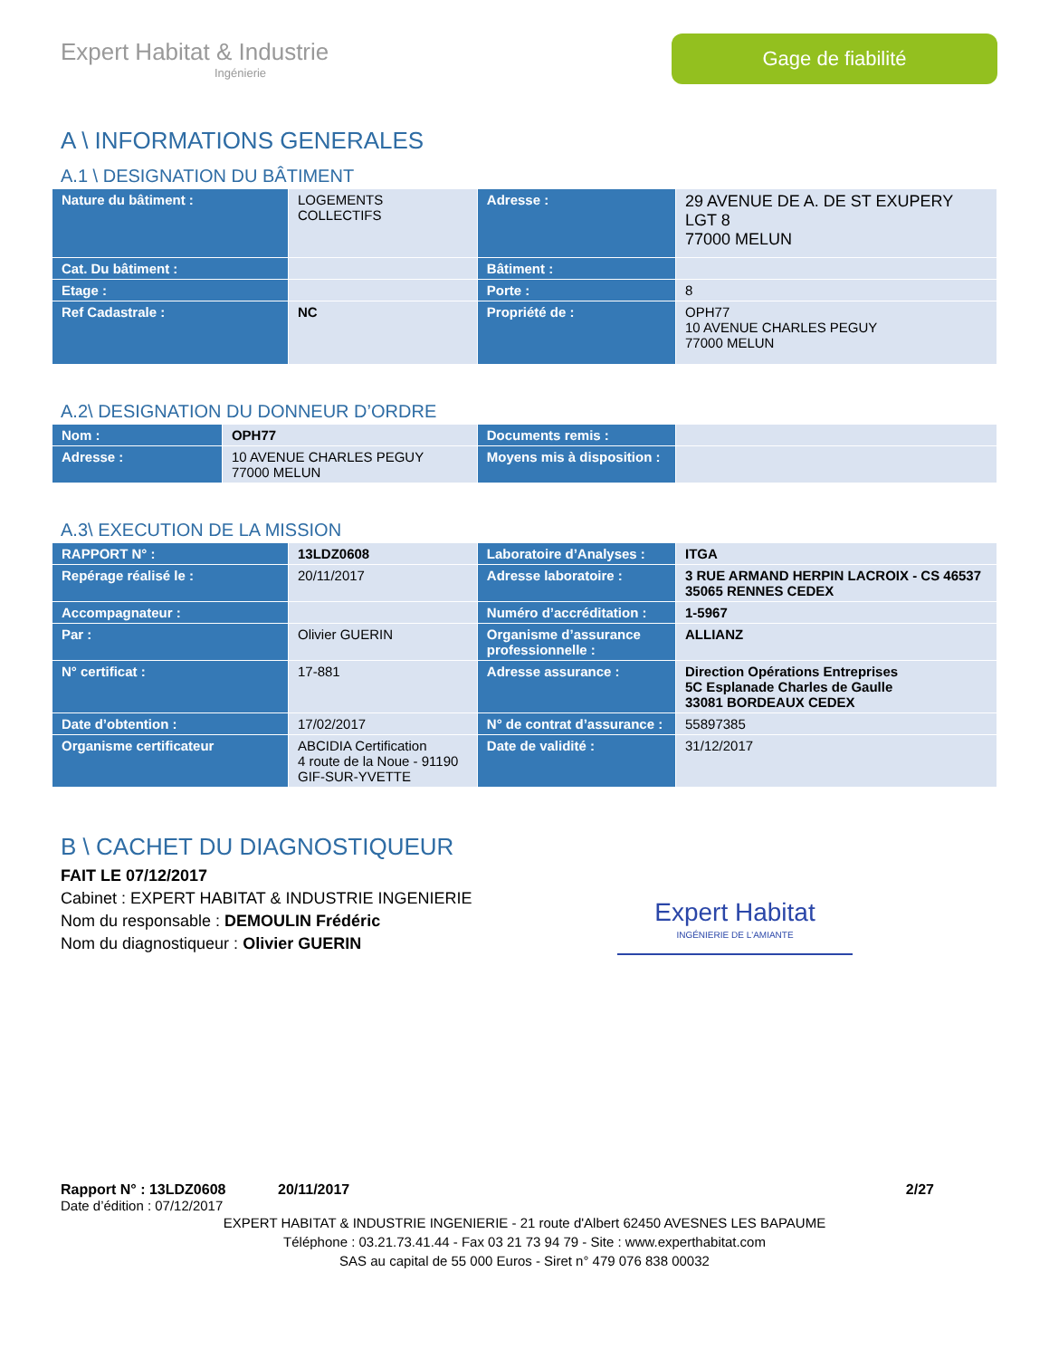Expert Habitat & Industrie
Ingénierie
Gage de fiabilité
A \ INFORMATIONS GENERALES
A.1 \ DESIGNATION DU BÂTIMENT
| Nature du bâtiment : | LOGEMENTS COLLECTIFS | Adresse : | 29 AVENUE DE A. DE ST EXUPERY LGT 8 77000 MELUN |
| Cat. Du bâtiment : | | Bâtiment : | |
| Etage : | | Porte : | 8 |
| Ref Cadastrale : | NC | Propriété de : | OPH77 10 AVENUE CHARLES PEGUY 77000 MELUN |
A.2\ DESIGNATION DU DONNEUR D’ORDRE
| Nom : | OPH77 | Documents remis : | |
| Adresse : | 10 AVENUE CHARLES PEGUY 77000 MELUN | Moyens mis à disposition : | |
A.3\ EXECUTION DE LA MISSION
| RAPPORT N° : | 13LDZ0608 | Laboratoire d’Analyses : | ITGA |
| Repérage réalisé le : | 20/11/2017 | Adresse laboratoire : | 3 RUE ARMAND HERPIN LACROIX - CS 46537 35065 RENNES CEDEX |
| Accompagnateur : | | Numéro d’accréditation : | 1-5967 |
| Par : | Olivier GUERIN | Organisme d’assurance professionnelle : | ALLIANZ |
| N° certificat : | 17-881 | Adresse assurance : | Direction Opérations Entreprises 5C Esplanade Charles de Gaulle 33081 BORDEAUX CEDEX |
| Date d’obtention : | 17/02/2017 | N° de contrat d’assurance : | 55897385 |
| Organisme certificateur | ABCIDIA Certification 4 route de la Noue - 91190 GIF-SUR-YVETTE | Date de validité : | 31/12/2017 |
B \ CACHET DU DIAGNOSTIQUEUR
FAIT LE 07/12/2017
Cabinet : EXPERT HABITAT & INDUSTRIE INGENIERIE
Nom du responsable : DEMOULIN Frédéric
Nom du diagnostiqueur : Olivier GUERIN
Expert Habitat
INGÉNIERIE DE L'AMIANTE
Rapport N° : 13LDZ0608 20/11/2017 2/27
Date d’édition : 07/12/2017
EXPERT HABITAT & INDUSTRIE INGENIERIE - 21 route d'Albert 62450 AVESNES LES BAPAUME
Téléphone : 03.21.73.41.44 - Fax 03 21 73 94 79 - Site : www.experthabitat.com
SAS au capital de 55 000 Euros - Siret n° 479 076 838 00032